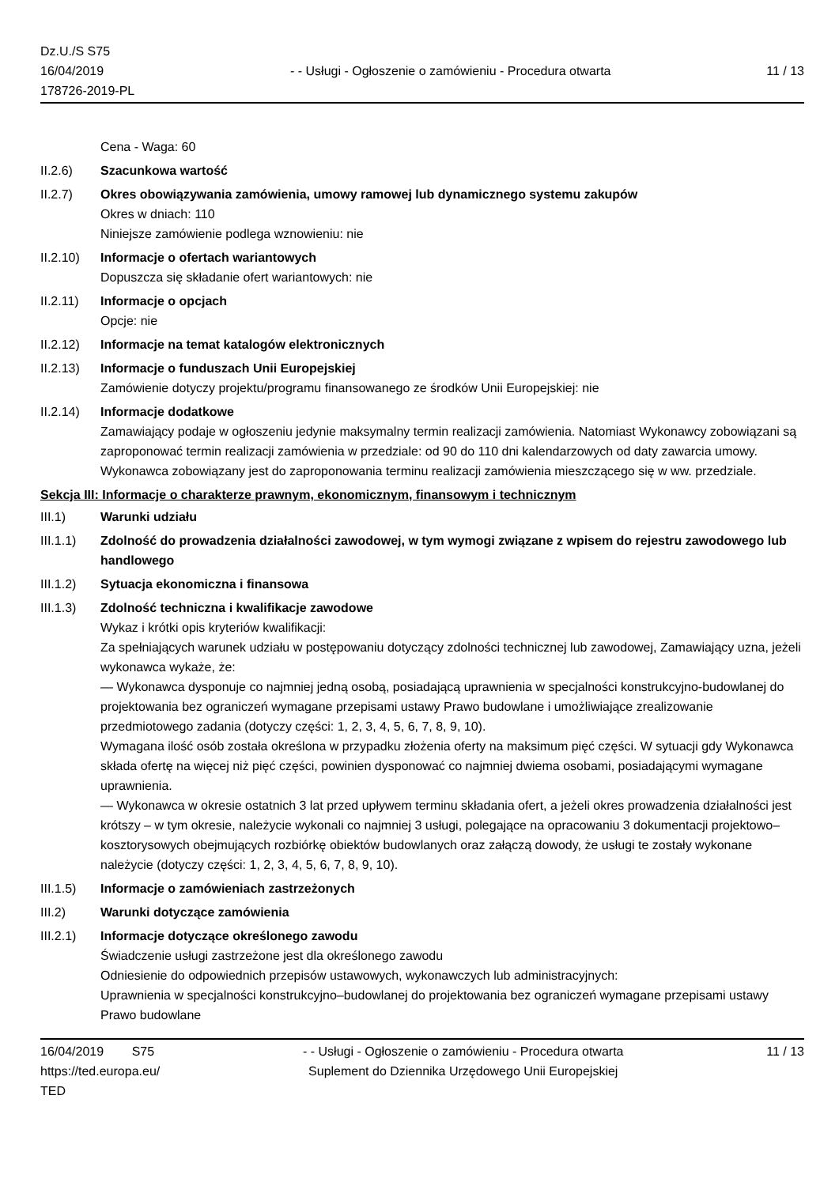Dz.U./S S75
16/04/2019
178726-2019-PL
- - Usługi - Ogłoszenie o zamówieniu - Procedura otwarta
11 / 13
Cena - Waga: 60
II.2.6) Szacunkowa wartość
II.2.7) Okres obowiązywania zamówienia, umowy ramowej lub dynamicznego systemu zakupów
Okres w dniach: 110
Niniejsze zamówienie podlega wznowieniu: nie
II.2.10)
Informacje o ofertach wariantowych
Dopuszcza się składanie ofert wariantowych: nie
II.2.11)
Informacje o opcjach
Opcje: nie
II.2.12)
Informacje na temat katalogów elektronicznych
II.2.13)
Informacje o funduszach Unii Europejskiej
Zamówienie dotyczy projektu/programu finansowanego ze środków Unii Europejskiej: nie
II.2.14)
Informacje dodatkowe
Zamawiający podaje w ogłoszeniu jedynie maksymalny termin realizacji zamówienia. Natomiast Wykonawcy zobowiązani są zaproponować termin realizacji zamówienia w przedziale: od 90 do 110 dni kalendarzowych od daty zawarcia umowy. Wykonawca zobowiązany jest do zaproponowania terminu realizacji zamówienia mieszczącego się w ww. przedziale.
Sekcja III: Informacje o charakterze prawnym, ekonomicznym, finansowym i technicznym
III.1) Warunki udziału
III.1.1)
Zdolność do prowadzenia działalności zawodowej, w tym wymogi związane z wpisem do rejestru zawodowego lub handlowego
III.1.2)
Sytuacja ekonomiczna i finansowa
III.1.3)
Zdolność techniczna i kwalifikacje zawodowe
Wykaz i krótki opis kryteriów kwalifikacji:
Za spełniających warunek udziału w postępowaniu dotyczący zdolności technicznej lub zawodowej, Zamawiający uzna, jeżeli wykonawca wykaże, że:
— Wykonawca dysponuje co najmniej jedną osobą, posiadającą uprawnienia w specjalności konstrukcyjno-budowlanej do projektowania bez ograniczeń wymagane przepisami ustawy Prawo budowlane i umożliwiające zrealizowanie przedmiotowego zadania (dotyczy części: 1, 2, 3, 4, 5, 6, 7, 8, 9, 10).
Wymagana ilość osób została określona w przypadku złożenia oferty na maksimum pięć części. W sytuacji gdy Wykonawca składa ofertę na więcej niż pięć części, powinien dysponować co najmniej dwiema osobami, posiadającymi wymagane uprawnienia.
— Wykonawca w okresie ostatnich 3 lat przed upływem terminu składania ofert, a jeżeli okres prowadzenia działalności jest krótszy – w tym okresie, należycie wykonali co najmniej 3 usługi, polegające na opracowaniu 3 dokumentacji projektowo–kosztorysowych obejmujących rozbiórkę obiektów budowlanych oraz załączą dowody, że usługi te zostały wykonane należycie (dotyczy części: 1, 2, 3, 4, 5, 6, 7, 8, 9, 10).
III.1.5)
Informacje o zamówieniach zastrzeżonych
III.2) Warunki dotyczące zamówienia
III.2.1)
Informacje dotyczące określonego zawodu
Świadczenie usługi zastrzeżone jest dla określonego zawodu
Odniesienie do odpowiednich przepisów ustawowych, wykonawczych lub administracyjnych:
Uprawnienia w specjalności konstrukcyjno–budowlanej do projektowania bez ograniczeń wymagane przepisami ustawy Prawo budowlane
16/04/2019 S75
https://ted.europa.eu/
TED
- - Usługi - Ogłoszenie o zamówieniu - Procedura otwarta
Suplement do Dziennika Urzędowego Unii Europejskiej
11 / 13